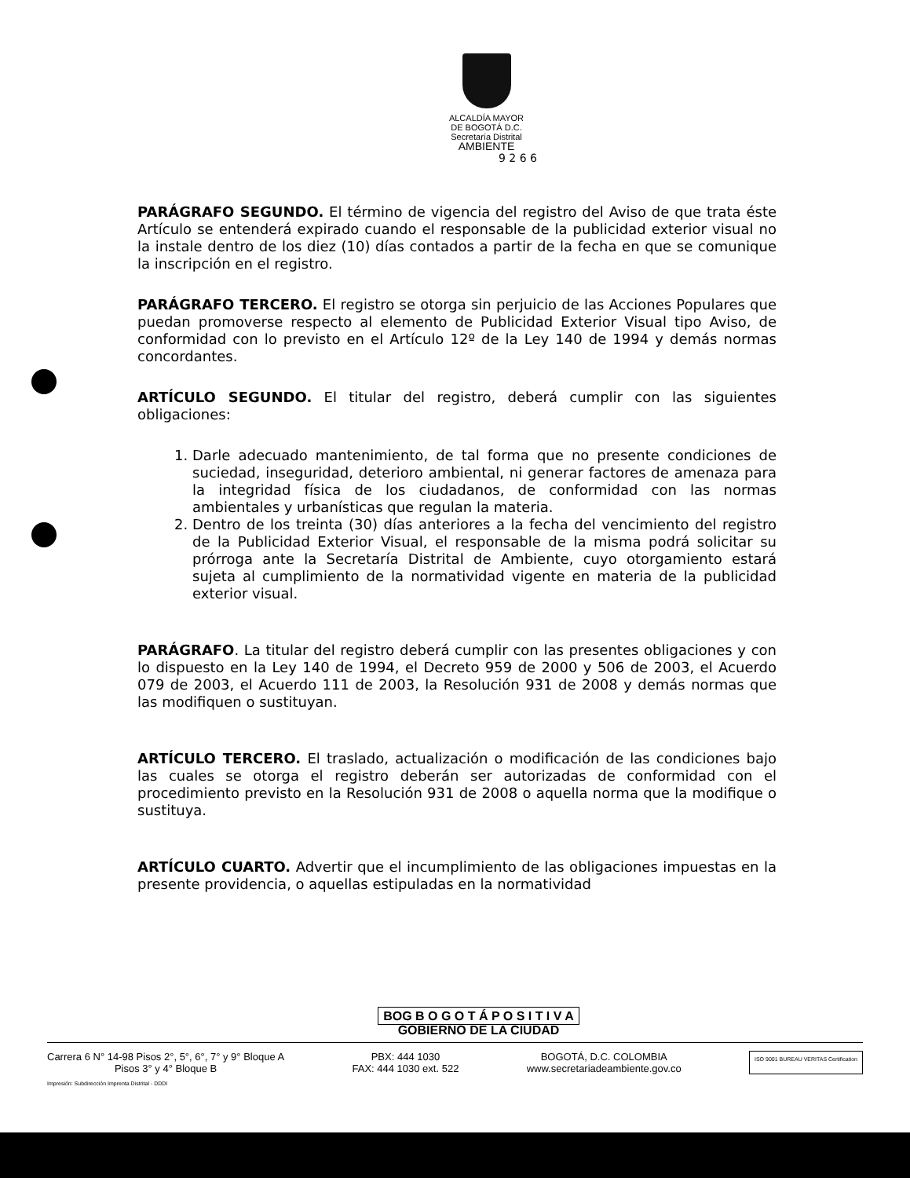ALCALDÍA MAYOR
DE BOGOTÁ D.C.
Secretaría Distrital
AMBIENTE
9 2 6 6
PARÁGRAFO SEGUNDO. El término de vigencia del registro del Aviso de que trata éste Artículo se entenderá expirado cuando el responsable de la publicidad exterior visual no la instale dentro de los diez (10) días contados a partir de la fecha en que se comunique la inscripción en el registro.
PARÁGRAFO TERCERO. El registro se otorga sin perjuicio de las Acciones Populares que puedan promoverse respecto al elemento de Publicidad Exterior Visual tipo Aviso, de conformidad con lo previsto en el Artículo 12º de la Ley 140 de 1994 y demás normas concordantes.
ARTÍCULO SEGUNDO. El titular del registro, deberá cumplir con las siguientes obligaciones:
1. Darle adecuado mantenimiento, de tal forma que no presente condiciones de suciedad, inseguridad, deterioro ambiental, ni generar factores de amenaza para la integridad física de los ciudadanos, de conformidad con las normas ambientales y urbanísticas que regulan la materia.
2. Dentro de los treinta (30) días anteriores a la fecha del vencimiento del registro de la Publicidad Exterior Visual, el responsable de la misma podrá solicitar su prórroga ante la Secretaría Distrital de Ambiente, cuyo otorgamiento estará sujeta al cumplimiento de la normatividad vigente en materia de la publicidad exterior visual.
PARÁGRAFO. La titular del registro deberá cumplir con las presentes obligaciones y con lo dispuesto en la Ley 140 de 1994, el Decreto 959 de 2000 y 506 de 2003, el Acuerdo 079 de 2003, el Acuerdo 111 de 2003, la Resolución 931 de 2008 y demás normas que las modifiquen o sustituyan.
ARTÍCULO TERCERO. El traslado, actualización o modificación de las condiciones bajo las cuales se otorga el registro deberán ser autorizadas de conformidad con el procedimiento previsto en la Resolución 931 de 2008 o aquella norma que la modifique o sustituya.
ARTÍCULO CUARTO. Advertir que el incumplimiento de las obligaciones impuestas en la presente providencia, o aquellas estipuladas en la normatividad
BOG B O G O T Á P O S I T I V A
GOBIERNO DE LA CIUDAD
Carrera 6 N° 14-98 Pisos 2°, 5°, 6°, 7° y 9° Bloque A
Pisos 3° y 4° Bloque B
PBX: 444 1030
FAX: 444 1030 ext. 522
BOGOTÁ, D.C. COLOMBIA
www.secretariadeambiente.gov.co
ISO 9001 BUREAU VERITAS Certification
Impresión: Subdirección Imprenta Distrital - DDDI